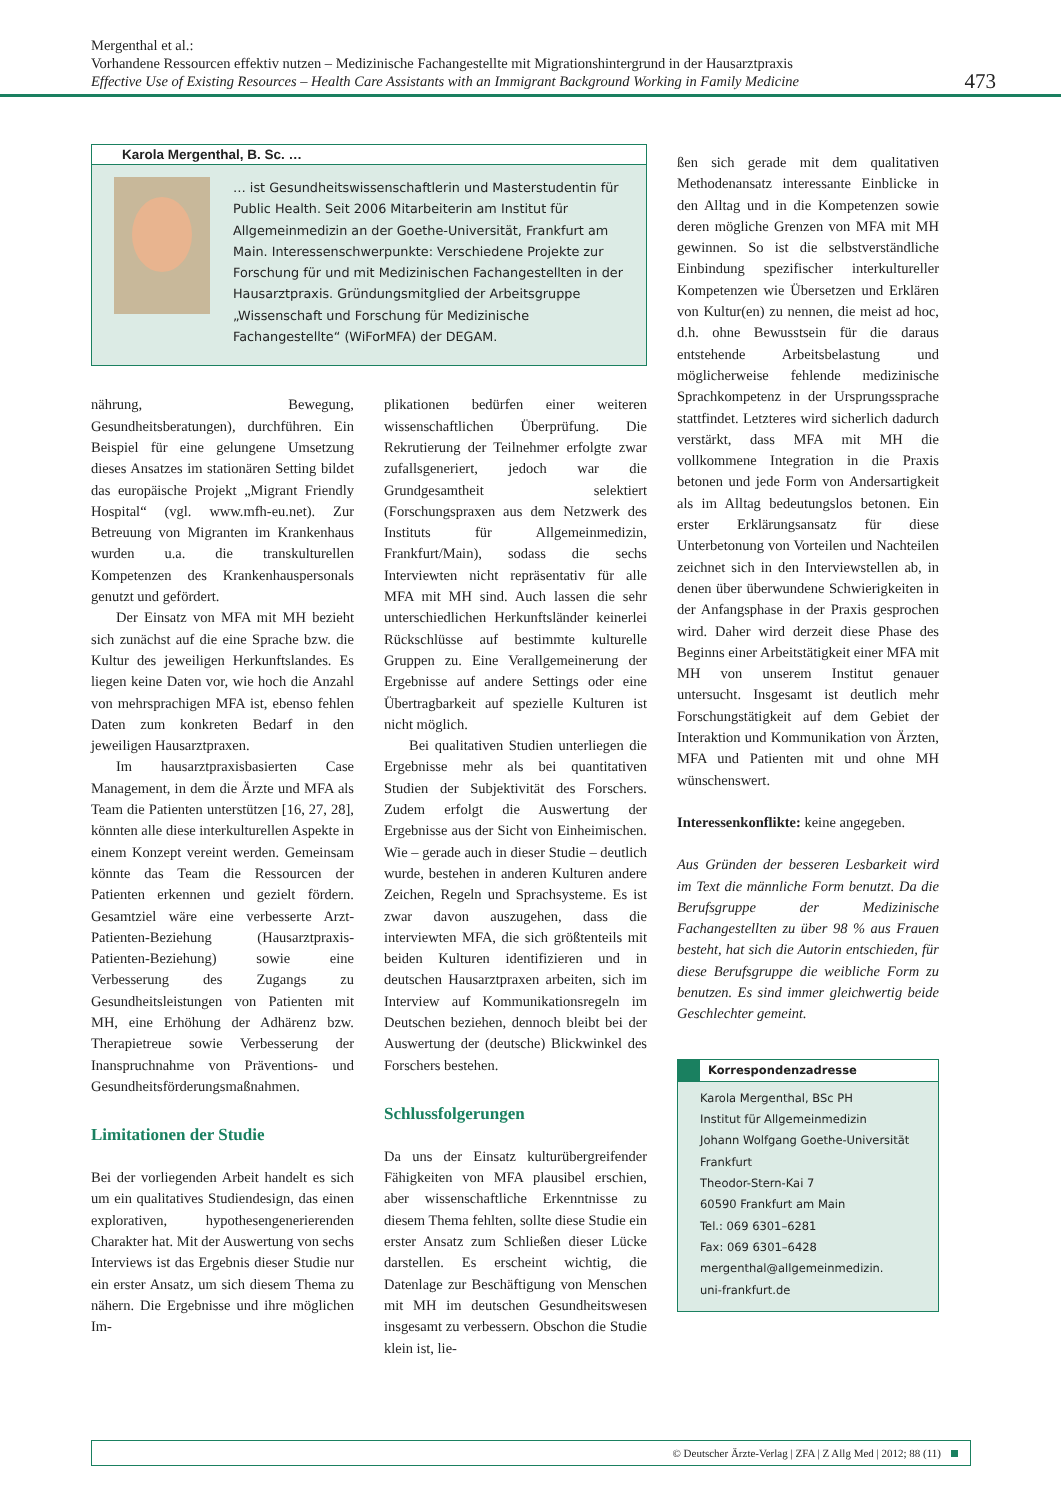Mergenthal et al.:
Vorhandene Ressourcen effektiv nutzen – Medizinische Fachangestellte mit Migrationshintergrund in der Hausarztpraxis
Effective Use of Existing Resources – Health Care Assistants with an Immigrant Background Working in Family Medicine
473
Karola Mergenthal, B. Sc. …
… ist Gesundheitswissenschaftlerin und Masterstudentin für Public Health. Seit 2006 Mitarbeiterin am Institut für Allgemeinmedizin an der Goethe-Universität, Frankfurt am Main. Interessenschwerpunkte: Verschiedene Projekte zur Forschung für und mit Medizinischen Fachangestellten in der Hausarztpraxis. Gründungsmitglied der Arbeitsgruppe „Wissenschaft und Forschung für Medizinische Fachangestellte“ (WiForMFA) der DEGAM.
nährung, Bewegung, Gesundheitsberatungen), durchführen. Ein Beispiel für eine gelungene Umsetzung dieses Ansatzes im stationären Setting bildet das europäische Projekt „Migrant Friendly Hospital“ (vgl. www.mfh-eu.net). Zur Betreuung von Migranten im Krankenhaus wurden u.a. die transkulturellen Kompetenzen des Krankenhauspersonals genutzt und gefördert.
Der Einsatz von MFA mit MH bezieht sich zunächst auf die eine Sprache bzw. die Kultur des jeweiligen Herkunftslandes. Es liegen keine Daten vor, wie hoch die Anzahl von mehrsprachigen MFA ist, ebenso fehlen Daten zum konkreten Bedarf in den jeweiligen Hausarztpraxen.
Im hausarztpraxisbasierten Case Management, in dem die Ärzte und MFA als Team die Patienten unterstützen [16, 27, 28], könnten alle diese interkulturellen Aspekte in einem Konzept vereint werden. Gemeinsam könnte das Team die Ressourcen der Patienten erkennen und gezielt fördern. Gesamtziel wäre eine verbesserte Arzt-Patienten-Beziehung (Hausarztpraxis-Patienten-Beziehung) sowie eine Verbesserung des Zugangs zu Gesundheitsleistungen von Patienten mit MH, eine Erhöhung der Adhärenz bzw. Therapietreue sowie Verbesserung der Inanspruchnahme von Präventions- und Gesundheitsförderungsmaßnahmen.
Limitationen der Studie
Bei der vorliegenden Arbeit handelt es sich um ein qualitatives Studiendesign, das einen explorativen, hypothesengenerierenden Charakter hat. Mit der Auswertung von sechs Interviews ist das Ergebnis dieser Studie nur ein erster Ansatz, um sich diesem Thema zu nähern. Die Ergebnisse und ihre möglichen Im-
plikationen bedürfen einer weiteren wissenschaftlichen Überprüfung. Die Rekrutierung der Teilnehmer erfolgte zwar zufallsgeneriert, jedoch war die Grundgesamtheit selektiert (Forschungspraxen aus dem Netzwerk des Instituts für Allgemeinmedizin, Frankfurt/Main), sodass die sechs Interviewten nicht repräsentativ für alle MFA mit MH sind. Auch lassen die sehr unterschiedlichen Herkunftsländer keinerlei Rückschlüsse auf bestimmte kulturelle Gruppen zu. Eine Verallgemeinerung der Ergebnisse auf andere Settings oder eine Übertragbarkeit auf spezielle Kulturen ist nicht möglich.
Bei qualitativen Studien unterliegen die Ergebnisse mehr als bei quantitativen Studien der Subjektivität des Forschers. Zudem erfolgt die Auswertung der Ergebnisse aus der Sicht von Einheimischen. Wie – gerade auch in dieser Studie – deutlich wurde, bestehen in anderen Kulturen andere Zeichen, Regeln und Sprachsysteme. Es ist zwar davon auszugehen, dass die interviewten MFA, die sich größtenteils mit beiden Kulturen identifizieren und in deutschen Hausarztpraxen arbeiten, sich im Interview auf Kommunikationsregeln im Deutschen beziehen, dennoch bleibt bei der Auswertung der (deutsche) Blickwinkel des Forschers bestehen.
Schlussfolgerungen
Da uns der Einsatz kulturübergreifender Fähigkeiten von MFA plausibel erschien, aber wissenschaftliche Erkenntnisse zu diesem Thema fehlten, sollte diese Studie ein erster Ansatz zum Schließen dieser Lücke darstellen. Es erscheint wichtig, die Datenlage zur Beschäftigung von Menschen mit MH im deutschen Gesundheitswesen insgesamt zu verbessern. Obschon die Studie klein ist, lie-
ßen sich gerade mit dem qualitativen Methodenansatz interessante Einblicke in den Alltag und in die Kompetenzen sowie deren mögliche Grenzen von MFA mit MH gewinnen. So ist die selbstverständliche Einbindung spezifischer interkultureller Kompetenzen wie Übersetzen und Erklären von Kultur(en) zu nennen, die meist ad hoc, d.h. ohne Bewusstsein für die daraus entstehende Arbeitsbelastung und möglicherweise fehlende medizinische Sprachkompetenz in der Ursprungssprache stattfindet. Letzteres wird sicherlich dadurch verstärkt, dass MFA mit MH die vollkommene Integration in die Praxis betonen und jede Form von Andersartigkeit als im Alltag bedeutungslos betonen. Ein erster Erklärungsansatz für diese Unterbetonung von Vorteilen und Nachteilen zeichnet sich in den Interviewstellen ab, in denen über überwundene Schwierigkeiten in der Anfangsphase in der Praxis gesprochen wird. Daher wird derzeit diese Phase des Beginns einer Arbeitstätigkeit einer MFA mit MH von unserem Institut genauer untersucht. Insgesamt ist deutlich mehr Forschungstätigkeit auf dem Gebiet der Interaktion und Kommunikation von Ärzten, MFA und Patienten mit und ohne MH wünschenswert.
Interessenkonflikte: keine angegeben.
Aus Gründen der besseren Lesbarkeit wird im Text die männliche Form benutzt. Da die Berufsgruppe der Medizinische Fachangestellten zu über 98 % aus Frauen besteht, hat sich die Autorin entschieden, für diese Berufsgruppe die weibliche Form zu benutzen. Es sind immer gleichwertig beide Geschlechter gemeint.
Korrespondenzadresse
Karola Mergenthal, BSc PH
Institut für Allgemeinmedizin
Johann Wolfgang Goethe-Universität
Frankfurt
Theodor-Stern-Kai 7
60590 Frankfurt am Main
Tel.: 069 6301–6281
Fax: 069 6301–6428
mergenthal@allgemeinmedizin.
uni-frankfurt.de
© Deutscher Ärzte-Verlag | ZFA | Z Allg Med | 2012; 88 (11)